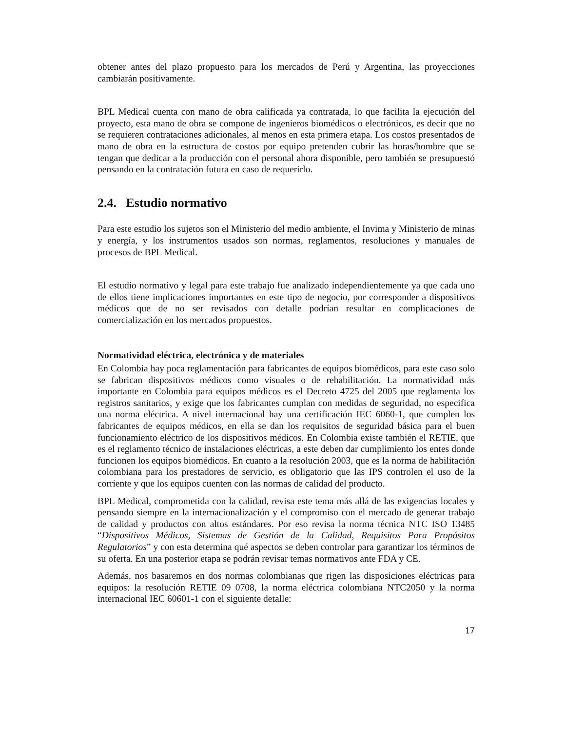obtener antes del plazo propuesto para los mercados de Perú y Argentina, las proyecciones cambiarán positivamente.
BPL Medical cuenta con mano de obra calificada ya contratada, lo que facilita la ejecución del proyecto, esta mano de obra se compone de ingenieros biomédicos o electrónicos, es decir que no se requieren contrataciones adicionales, al menos en esta primera etapa. Los costos presentados de mano de obra en la estructura de costos por equipo pretenden cubrir las horas/hombre que se tengan que dedicar a la producción con el personal ahora disponible, pero también se presupuestó pensando en la contratación futura en caso de requerirlo.
2.4. Estudio normativo
Para este estudio los sujetos son el Ministerio del medio ambiente, el Invima y Ministerio de minas y energía, y los instrumentos usados son normas, reglamentos, resoluciones y manuales de procesos de BPL Medical.
El estudio normativo y legal para este trabajo fue analizado independientemente ya que cada uno de ellos tiene implicaciones importantes en este tipo de negocio, por corresponder a dispositivos médicos que de no ser revisados con detalle podrían resultar en complicaciones de comercialización en los mercados propuestos.
Normatividad eléctrica, electrónica y de materiales
En Colombia hay poca reglamentación para fabricantes de equipos biomédicos, para este caso solo se fabrican dispositivos médicos como visuales o de rehabilitación. La normatividad más importante en Colombia para equipos médicos es el Decreto 4725 del 2005 que reglamenta los registros sanitarios, y exige que los fabricantes cumplan con medidas de seguridad, no especifica una norma eléctrica. A nivel internacional hay una certificación IEC 6060-1, que cumplen los fabricantes de equipos médicos, en ella se dan los requisitos de seguridad básica para el buen funcionamiento eléctrico de los dispositivos médicos. En Colombia existe también el RETIE, que es el reglamento técnico de instalaciones eléctricas, a este deben dar cumplimiento los entes donde funcionen los equipos biomédicos. En cuanto a la resolución 2003, que es la norma de habilitación colombiana para los prestadores de servicio, es obligatorio que las IPS controlen el uso de la corriente y que los equipos cuenten con las normas de calidad del producto.
BPL Medical, comprometida con la calidad, revisa este tema más allá de las exigencias locales y pensando siempre en la internacionalización y el compromiso con el mercado de generar trabajo de calidad y productos con altos estándares. Por eso revisa la norma técnica NTC ISO 13485 “Dispositivos Médicos, Sistemas de Gestión de la Calidad, Requisitos Para Propósitos Regulatorios” y con esta determina qué aspectos se deben controlar para garantizar los términos de su oferta. En una posterior etapa se podrán revisar temas normativos ante FDA y CE.
Además, nos basaremos en dos normas colombianas que rigen las disposiciones eléctricas para equipos: la resolución RETIE 09 0708, la norma eléctrica colombiana NTC2050 y la norma internacional IEC 60601-1 con el siguiente detalle:
17